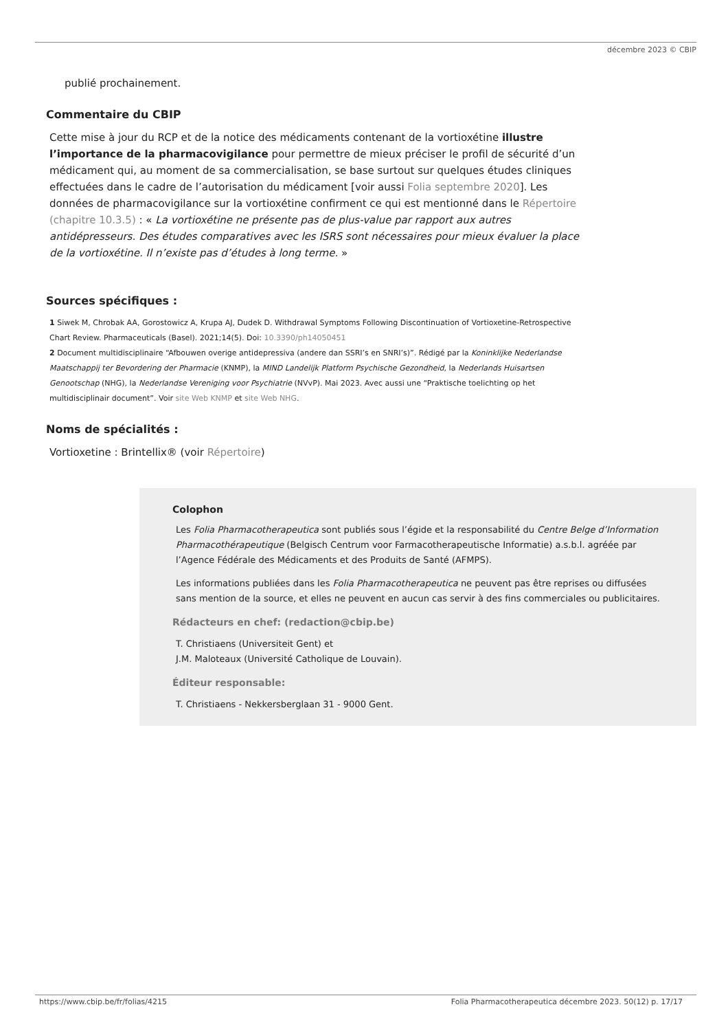décembre 2023 © CBIP
publié prochainement.
Commentaire du CBIP
Cette mise à jour du RCP et de la notice des médicaments contenant de la vortioxétine illustre l’importance de la pharmacovigilance pour permettre de mieux préciser le profil de sécurité d’un médicament qui, au moment de sa commercialisation, se base surtout sur quelques études cliniques effectuées dans le cadre de l’autorisation du médicament [voir aussi Folia septembre 2020]. Les données de pharmacovigilance sur la vortioxétine confirment ce qui est mentionné dans le Répertoire (chapitre 10.3.5) : « La vortioxétine ne présente pas de plus-value par rapport aux autres antidépresseurs. Des études comparatives avec les ISRS sont nécessaires pour mieux évaluer la place de la vortioxétine. Il n’existe pas d’études à long terme. »
Sources spécifiques :
1 Siwek M, Chrobak AA, Gorostowicz A, Krupa AJ, Dudek D. Withdrawal Symptoms Following Discontinuation of Vortioxetine-Retrospective Chart Review. Pharmaceuticals (Basel). 2021;14(5). Doi: 10.3390/ph14050451
2 Document multidisciplinaire “Afbouwen overige antidepressiva (andere dan SSRI’s en SNRI’s)”. Rédigé par la Koninklijke Nederlandse Maatschappij ter Bevordering der Pharmacie (KNMP), la MIND Landelijk Platform Psychische Gezondheid, la Nederlands Huisartsen Genootschap (NHG), la Nederlandse Vereniging voor Psychiatrie (NVvP). Mai 2023. Avec aussi une “Praktische toelichting op het multidisciplinair document”. Voir site Web KNMP et site Web NHG.
Noms de spécialités :
Vortioxetine : Brintellix® (voir Répertoire)
Colophon
Les Folia Pharmacotherapeutica sont publiés sous l’égide et la responsabilité du Centre Belge d’Information Pharmacothérapeutique (Belgisch Centrum voor Farmacotherapeutische Informatie) a.s.b.l. agréée par l’Agence Fédérale des Médicaments et des Produits de Santé (AFMPS).
Les informations publiées dans les Folia Pharmacotherapeutica ne peuvent pas être reprises ou diffusées sans mention de la source, et elles ne peuvent en aucun cas servir à des fins commerciales ou publicitaires.
Rédacteurs en chef: (redaction@cbip.be)
T. Christiaens (Universiteit Gent) et
J.M. Maloteaux (Université Catholique de Louvain).
Éditeur responsable:
T. Christiaens - Nekkersberglaan 31 - 9000 Gent.
https://www.cbip.be/fr/folias/4215 Folia Pharmacotherapeutica décembre 2023. 50(12) p. 17/17